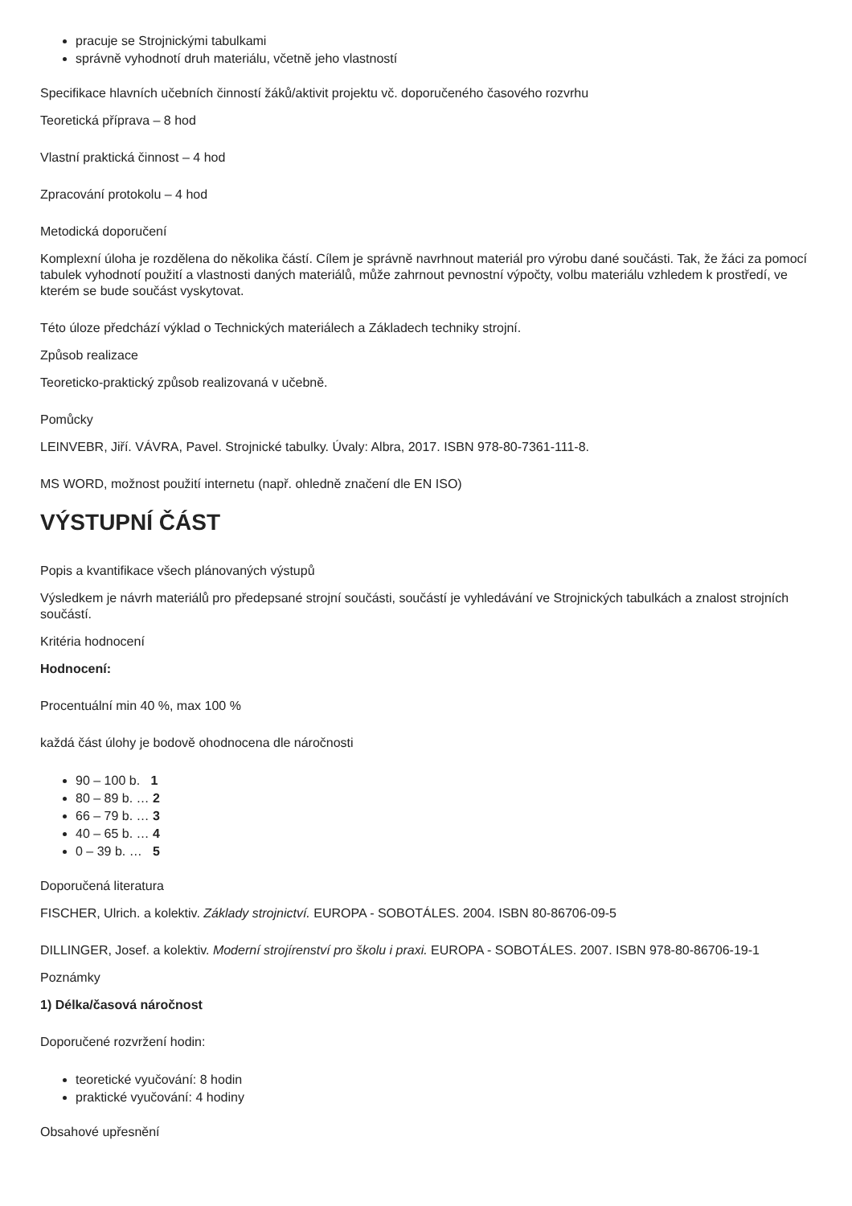pracuje se Strojnickými tabulkami
správně vyhodnotí druh materiálu, včetně jeho vlastností
Specifikace hlavních učebních činností žáků/aktivit projektu vč. doporučeného časového rozvrhu
Teoretická příprava – 8 hod
Vlastní praktická činnost – 4 hod
Zpracování protokolu – 4 hod
Metodická doporučení
Komplexní úloha je rozdělena do několika částí. Cílem je správně navrhnout materiál pro výrobu dané součásti. Tak, že žáci za pomocí tabulek vyhodnotí použití a vlastnosti daných materiálů, může zahrnout pevnostní výpočty, volbu materiálu vzhledem k prostředí, ve kterém se bude součást vyskytovat.
Této úloze předchází výklad o Technických materiálech a Základech techniky strojní.
Způsob realizace
Teoreticko-praktický způsob realizovaná v učebně.
Pomůcky
LEINVEBR, Jiří. VÁVRA, Pavel. Strojnické tabulky. Úvaly: Albra, 2017. ISBN 978-80-7361-111-8.
MS WORD, možnost použití internetu (např. ohledně značení dle EN ISO)
VÝSTUPNÍ ČÁST
Popis a kvantifikace všech plánovaných výstupů
Výsledkem je návrh materiálů pro předepsané strojní součásti, součástí je vyhledávání ve Strojnických tabulkách a znalost strojních součástí.
Kritéria hodnocení
Hodnocení:
Procentuální min 40 %, max 100 %
každá část úlohy je bodově ohodnocena dle náročnosti
90 – 100 b. 1
80 – 89 b. … 2
66 – 79 b. … 3
40 – 65 b. … 4
0 – 39 b. … 5
Doporučená literatura
FISCHER, Ulrich. a kolektiv. Základy strojnictví. EUROPA - SOBOTÁLES. 2004. ISBN 80-86706-09-5
DILLINGER, Josef. a kolektiv. Moderní strojírenství pro školu i praxi. EUROPA - SOBOTÁLES. 2007. ISBN 978-80-86706-19-1
Poznámky
1) Délka/časová náročnost
Doporučené rozvržení hodin:
teoretické vyučování: 8 hodin
praktické vyučování: 4 hodiny
Obsahové upřesnění